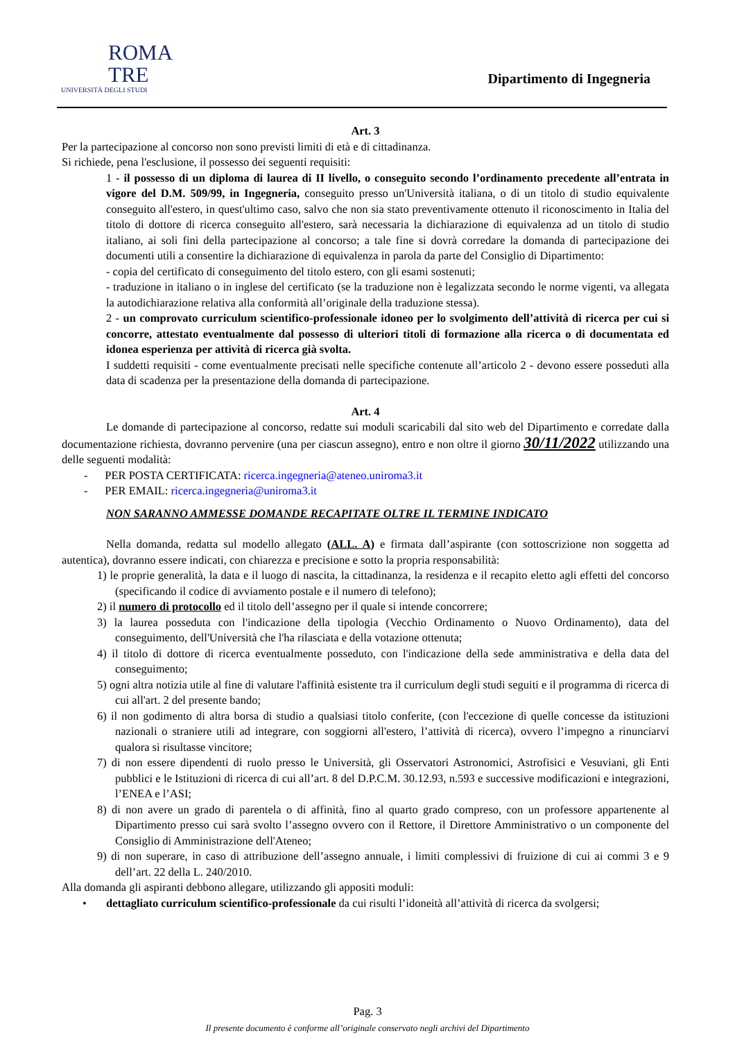ROMA
TRE
UNIVERSITÀ DEGLI STUDI
Dipartimento di Ingegneria
Art. 3
Per la partecipazione al concorso non sono previsti limiti di età e di cittadinanza.
Si richiede, pena l'esclusione, il possesso dei seguenti requisiti:
1 - il possesso di un diploma di laurea di II livello, o conseguito secondo l’ordinamento precedente all’entrata in vigore del D.M. 509/99, in Ingegneria, conseguito presso un'Università italiana, o di un titolo di studio equivalente conseguito all'estero, in quest'ultimo caso, salvo che non sia stato preventivamente ottenuto il riconoscimento in Italia del titolo di dottore di ricerca conseguito all'estero, sarà necessaria la dichiarazione di equivalenza ad un titolo di studio italiano, ai soli fini della partecipazione al concorso; a tale fine si dovrà corredare la domanda di partecipazione dei documenti utili a consentire la dichiarazione di equivalenza in parola da parte del Consiglio di Dipartimento:
- copia del certificato di conseguimento del titolo estero, con gli esami sostenuti;
- traduzione in italiano o in inglese del certificato (se la traduzione non è legalizzata secondo le norme vigenti, va allegata la autodichiarazione relativa alla conformità all’originale della traduzione stessa).
2 - un comprovato curriculum scientifico-professionale idoneo per lo svolgimento dell’attività di ricerca per cui si concorre, attestato eventualmente dal possesso di ulteriori titoli di formazione alla ricerca o di documentata ed idonea esperienza per attività di ricerca già svolta.
I suddetti requisiti - come eventualmente precisati nelle specifiche contenute all’articolo 2 - devono essere posseduti alla data di scadenza per la presentazione della domanda di partecipazione.
Art. 4
Le domande di partecipazione al concorso, redatte sui moduli scaricabili dal sito web del Dipartimento e corredate dalla documentazione richiesta, dovranno pervenire (una per ciascun assegno), entro e non oltre il giorno 30/11/2022 utilizzando una delle seguenti modalità:
- PER POSTA CERTIFICATA: ricerca.ingegneria@ateneo.uniroma3.it
- PER EMAIL: ricerca.ingegneria@uniroma3.it
NON SARANNO AMMESSE DOMANDE RECAPITATE OLTRE IL TERMINE INDICATO
Nella domanda, redatta sul modello allegato (ALL. A) e firmata dall’aspirante (con sottoscrizione non soggetta ad autentica), dovranno essere indicati, con chiarezza e precisione e sotto la propria responsabilità:
1) le proprie generalità, la data e il luogo di nascita, la cittadinanza, la residenza e il recapito eletto agli effetti del concorso (specificando il codice di avviamento postale e il numero di telefono);
2) il numero di protocollo ed il titolo dell’assegno per il quale si intende concorrere;
3) la laurea posseduta con l'indicazione della tipologia (Vecchio Ordinamento o Nuovo Ordinamento), data del conseguimento, dell'Università che l'ha rilasciata e della votazione ottenuta;
4) il titolo di dottore di ricerca eventualmente posseduto, con l'indicazione della sede amministrativa e della data del conseguimento;
5) ogni altra notizia utile al fine di valutare l'affinità esistente tra il curriculum degli studi seguiti e il programma di ricerca di cui all'art. 2 del presente bando;
6) il non godimento di altra borsa di studio a qualsiasi titolo conferite, (con l'eccezione di quelle concesse da istituzioni nazionali o straniere utili ad integrare, con soggiorni all'estero, l’attività di ricerca), ovvero l’impegno a rinunciarvi qualora si risultasse vincitore;
7) di non essere dipendenti di ruolo presso le Università, gli Osservatori Astronomici, Astrofisici e Vesuviani, gli Enti pubblici e le Istituzioni di ricerca di cui all’art. 8 del D.P.C.M. 30.12.93, n.593 e successive modificazioni e integrazioni, l’ENEA e l’ASI;
8) di non avere un grado di parentela o di affinità, fino al quarto grado compreso, con un professore appartenente al Dipartimento presso cui sarà svolto l’assegno ovvero con il Rettore, il Direttore Amministrativo o un componente del Consiglio di Amministrazione dell'Ateneo;
9) di non superare, in caso di attribuzione dell’assegno annuale, i limiti complessivi di fruizione di cui ai commi 3 e 9 dell’art. 22 della L. 240/2010.
Alla domanda gli aspiranti debbono allegare, utilizzando gli appositi moduli:
• dettagliato curriculum scientifico-professionale da cui risulti l’idoneità all’attività di ricerca da svolgersi;
Pag. 3
Il presente documento è conforme all’originale conservato negli archivi del Dipartimento